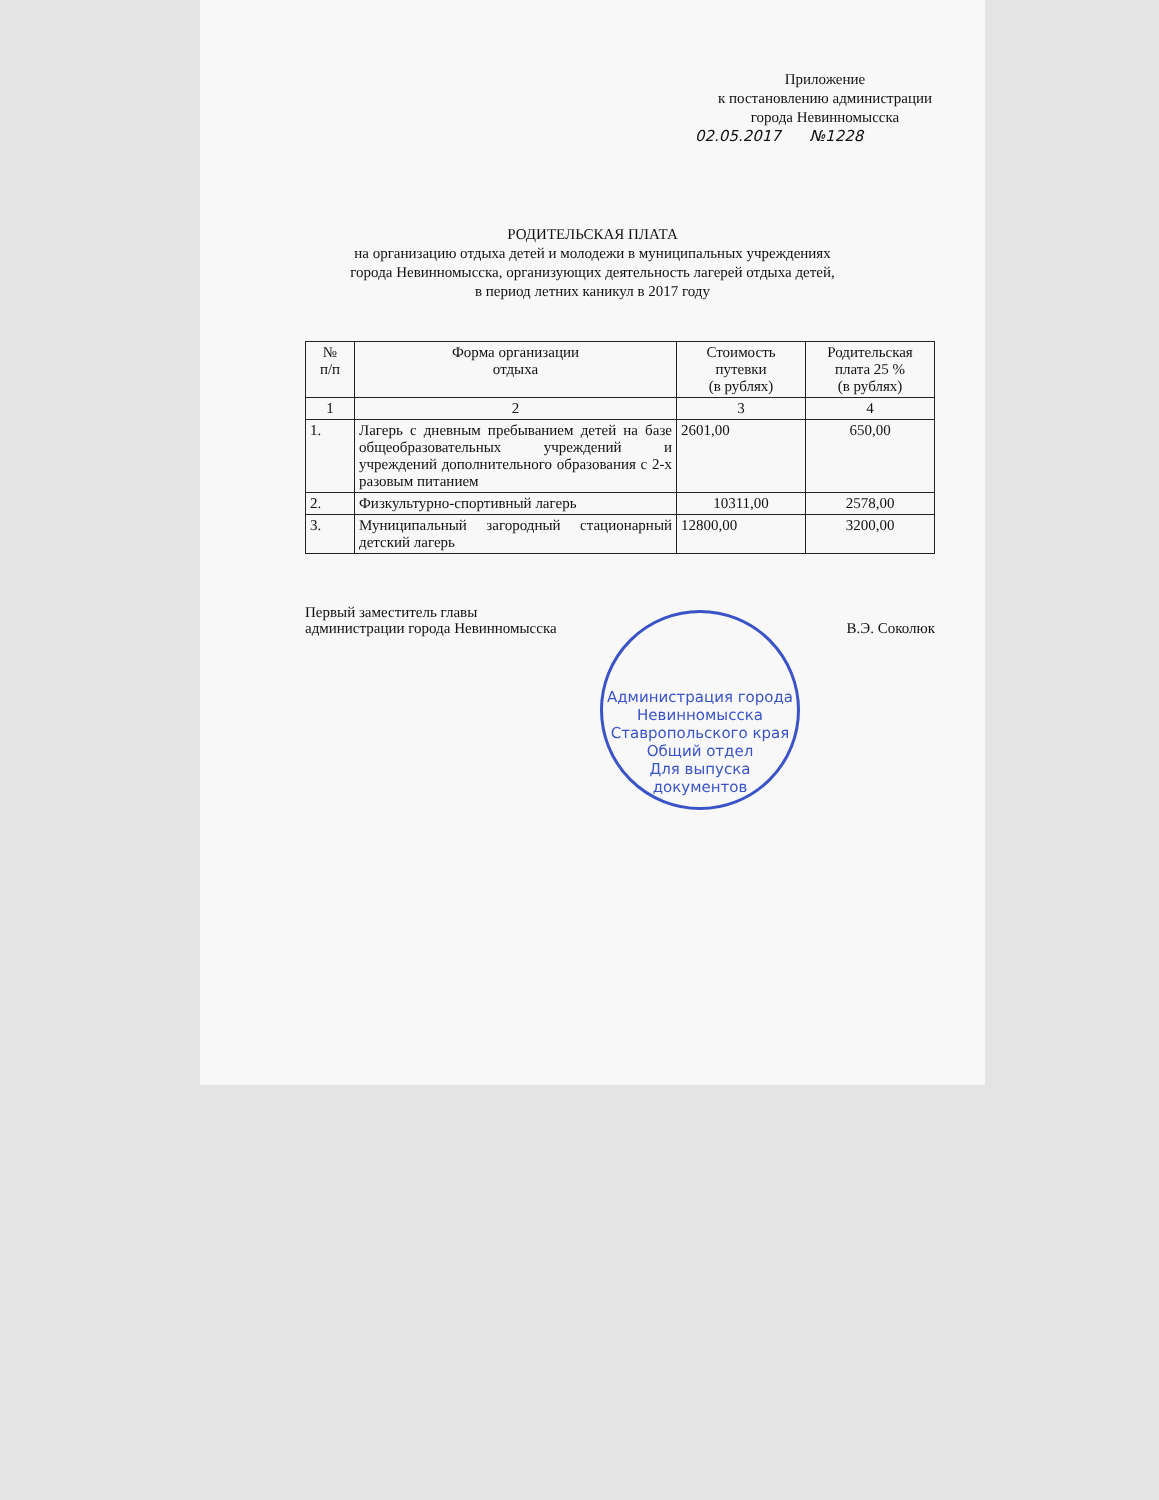Приложение
к постановлению администрации
города Невинномысска
02.05.2017 №1228
РОДИТЕЛЬСКАЯ ПЛАТА
на организацию отдыха детей и молодежи в муниципальных учреждениях
города Невинномысска, организующих деятельность лагерей отдыха детей,
в период летних каникул в 2017 году
| № п/п | Форма организации отдыха | Стоимость путевки (в рублях) | Родительская плата 25 % (в рублях) |
| --- | --- | --- | --- |
| 1 | 2 | 3 | 4 |
| 1. | Лагерь с дневным пребыванием детей на базе общеобразовательных учреждений и учреждений дополнительного образования с 2-х разовым питанием | 2601,00 | 650,00 |
| 2. | Физкультурно-спортивный лагерь | 10311,00 | 2578,00 |
| 3. | Муниципальный загородный стационарный детский лагерь | 12800,00 | 3200,00 |
Первый заместитель главы
администрации города Невинномысска
В.Э. Соколюк
Администрация города Невинномысска Ставропольского края Общий отдел
Для выпуска
документов